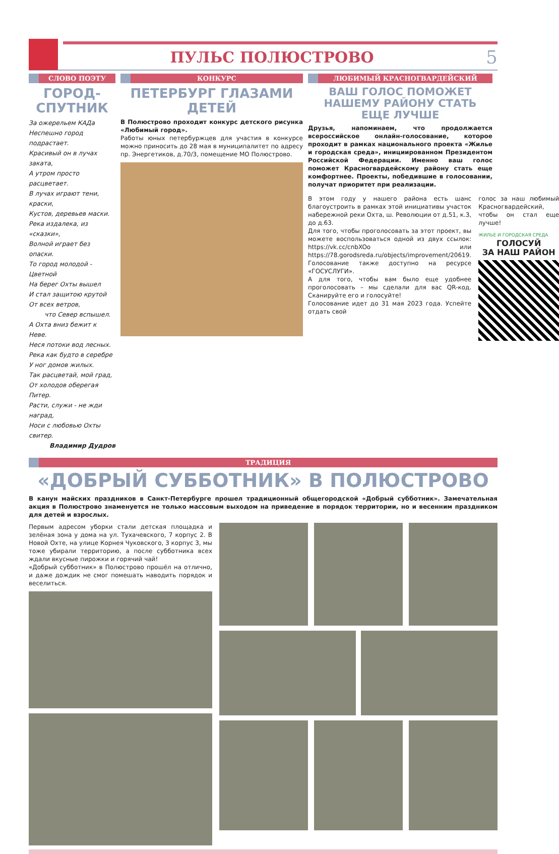ПУЛЬС ПОЛЮСТРОВО
5
СЛОВО ПОЭТУ
ГОРОД-СПУТНИК
За ожерельем КАДа
Неспешно город подрастает.
Красивый он в лучах заката,
А утром просто расцветает.
В лучах играют тени, краски,
Кустов, деревьев маски.
Река издалека, из «сказки»,
Волной играет без опаски.
То город молодой - Цветной
На берег Охты вышел
И стал защитою крутой
От всех ветров,
что Север вспышел.
А Охта вниз бежит к Неве.
Неся потоки вод лесных.
Река как будто в серебре
У ног домов жилых.
Так расцветай, мой град,
От холодов оберегая Питер.
Расти, служи - не жди наград,
Носи с любовью Охты свитер.
Владимир Дудров
КОНКУРС
ПЕТЕРБУРГ ГЛАЗАМИ ДЕТЕЙ
В Полюстрово проходит конкурс детского рисунка «Любимый город».
Работы юных петербуржцев для участия в конкурсе можно приносить до 28 мая в муниципалитет по адресу пр. Энергетиков, д.70/3, помещение МО Полюстрово.
ЛЮБИМЫЙ КРАСНОГВАРДЕЙСКИЙ
ВАШ ГОЛОС ПОМОЖЕТ НАШЕМУ РАЙОНУ СТАТЬ ЕЩЕ ЛУЧШЕ
Друзья, напоминаем, что продолжается всероссийское онлайн-голосование, которое проходит в рамках национального проекта «Жилье и городская среда», инициированном Президентом Российской Федерации. Именно ваш голос поможет Красногвардейскому району стать еще комфортнее. Проекты, победившие в голосовании, получат приоритет при реализации.
В этом году у нашего района есть шанс благоустроить в рамках этой инициативы участок набережной реки Охта, ш. Революции от д.51, к.3, до д.63.
Для того, чтобы проголосовать за этот проект, вы можете воспользоваться одной из двух ссылок: https://vk.cc/cnbXOo или https://78.gorodsreda.ru/objects/improvement/20619. Голосование также доступно на ресурсе «ГОСУСЛУГИ».
А для того, чтобы вам было еще удобнее проголосовать – мы сделали для вас QR-код. Сканируйте его и голосуйте!
Голосование идет до 31 мая 2023 года. Успейте отдать свой
голос за наш любимый Красногвардейский, чтобы он стал еще лучше!
ЖИЛЬЕ И ГОРОДСКАЯ СРЕДА
ГОЛОСУЙ
ЗА НАШ РАЙОН
ТРАДИЦИЯ
«ДОБРЫЙ СУББОТНИК» В ПОЛЮСТРОВО
В канун майских праздников в Санкт-Петербурге прошел традиционный общегородской «Добрый субботник». Замечательная акция в Полюстрово знаменуется не только массовым выходом на приведение в порядок территории, но и весенним праздником для детей и взрослых.
Первым адресом уборки стали детская площадка и зелёная зона у дома на ул. Тухачевского, 7 корпус 2. В Новой Охте, на улице Корнея Чуковского, 3 корпус 3, мы тоже убирали территорию, а после субботника всех ждали вкусные пирожки и горячий чай!
«Добрый субботник» в Полюстрово прошёл на отлично, и даже дождик не смог помешать наводить порядок и веселиться.